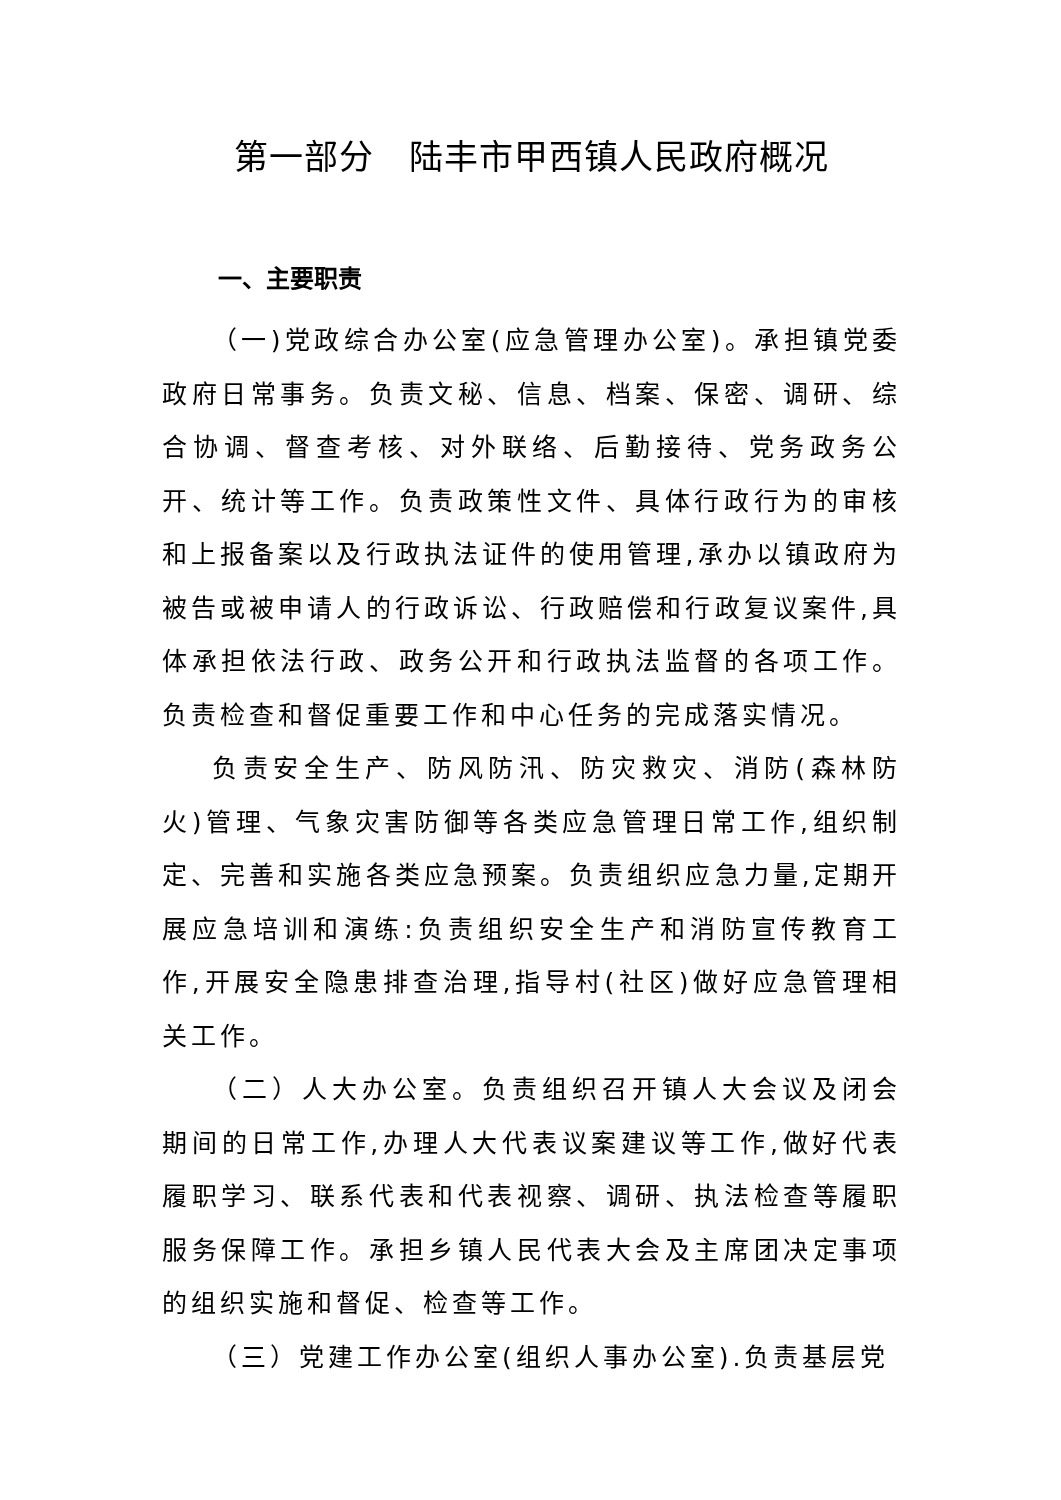第一部分　陆丰市甲西镇人民政府概况
一、主要职责
（一)党政综合办公室(应急管理办公室)。承担镇党委政府日常事务。负责文秘、信息、档案、保密、调研、综合协调、督查考核、对外联络、后勤接待、党务政务公开、统计等工作。负责政策性文件、具体行政行为的审核和上报备案以及行政执法证件的使用管理,承办以镇政府为被告或被申请人的行政诉讼、行政赔偿和行政复议案件,具体承担依法行政、政务公开和行政执法监督的各项工作。负责检查和督促重要工作和中心任务的完成落实情况。
负责安全生产、防风防汛、防灾救灾、消防(森林防火)管理、气象灾害防御等各类应急管理日常工作,组织制定、完善和实施各类应急预案。负责组织应急力量,定期开展应急培训和演练:负责组织安全生产和消防宣传教育工作,开展安全隐患排查治理,指导村(社区)做好应急管理相关工作。
（二）人大办公室。负责组织召开镇人大会议及闭会期间的日常工作,办理人大代表议案建议等工作,做好代表履职学习、联系代表和代表视察、调研、执法检查等履职服务保障工作。承担乡镇人民代表大会及主席团决定事项的组织实施和督促、检查等工作。
（三）党建工作办公室(组织人事办公室).负责基层党